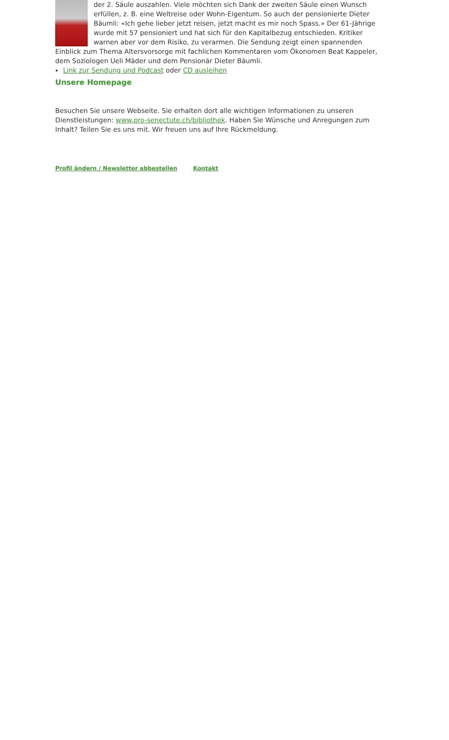der 2. Säule auszahlen. Viele möchten sich Dank der zweiten Säule einen Wunsch erfüllen, z. B. eine Weltreise oder Wohn-Eigentum. So auch der pensionierte Dieter Bäumli: «Ich gehe lieber jetzt reisen, jetzt macht es mir noch Spass.» Der 61-Jährige wurde mit 57 pensioniert und hat sich für den Kapitalbezug entschieden. Kritiker warnen aber vor dem Risiko, zu verarmen. Die Sendung zeigt einen spannenden Einblick zum Thema Altersvorsorge mit fachlichen Kommentaren vom Ökonomen Beat Kappeler, dem Soziologen Ueli Mäder und dem Pensionär Dieter Bäumli.
Link zur Sendung und Podcast oder CD ausleihen
Unsere Homepage
Besuchen Sie unsere Webseite. Sie erhalten dort alle wichtigen Informationen zu unseren Dienstleistungen: www.pro-senectute.ch/bibliothek. Haben Sie Wünsche und Anregungen zum Inhalt? Teilen Sie es uns mit. Wir freuen uns auf Ihre Rückmeldung.
Profil ändern / Newsletter abbestellen Kontakt